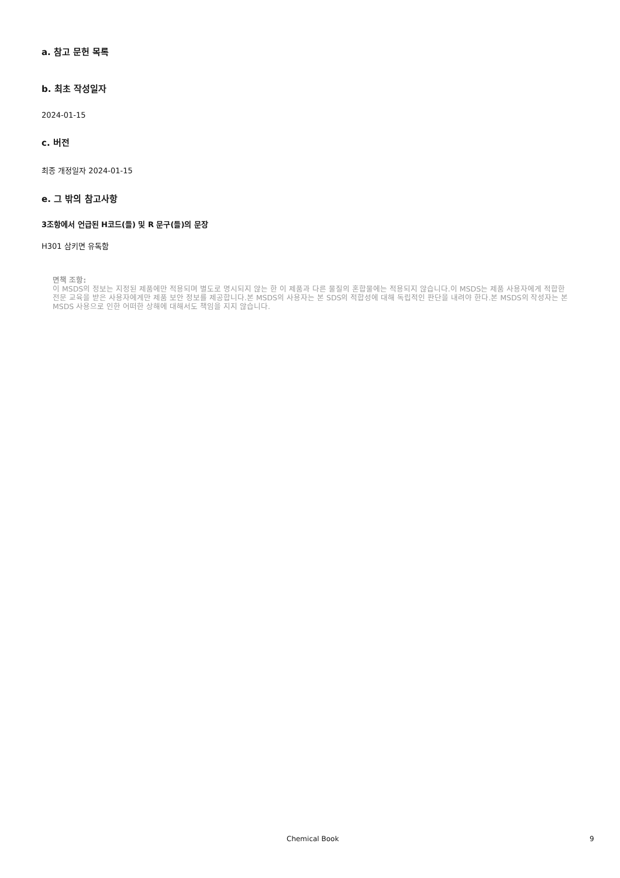a. 참고 문헌 목록
b. 최초 작성일자
2024-01-15
c. 버전
최종 개정일자 2024-01-15
e. 그 밖의 참고사항
3조항에서 언급된 H코드(들) 및 R 문구(들)의 문장
H301 삼키면 유독함
면책 조항:
이 MSDS의 정보는 지정된 제품에만 적용되며 별도로 명시되지 않는 한 이 제품과 다른 물질의 혼합물에는 적용되지 않습니다.이 MSDS는 제품 사용자에게 적합한 전문 교육을 받은 사용자에게만 제품 보안 정보를 제공합니다.본 MSDS의 사용자는 본 SDS의 적합성에 대해 독립적인 판단을 내려야 한다.본 MSDS의 작성자는 본 MSDS 사용으로 인한 어떠한 상해에 대해서도 책임을 지지 않습니다.
Chemical Book 9